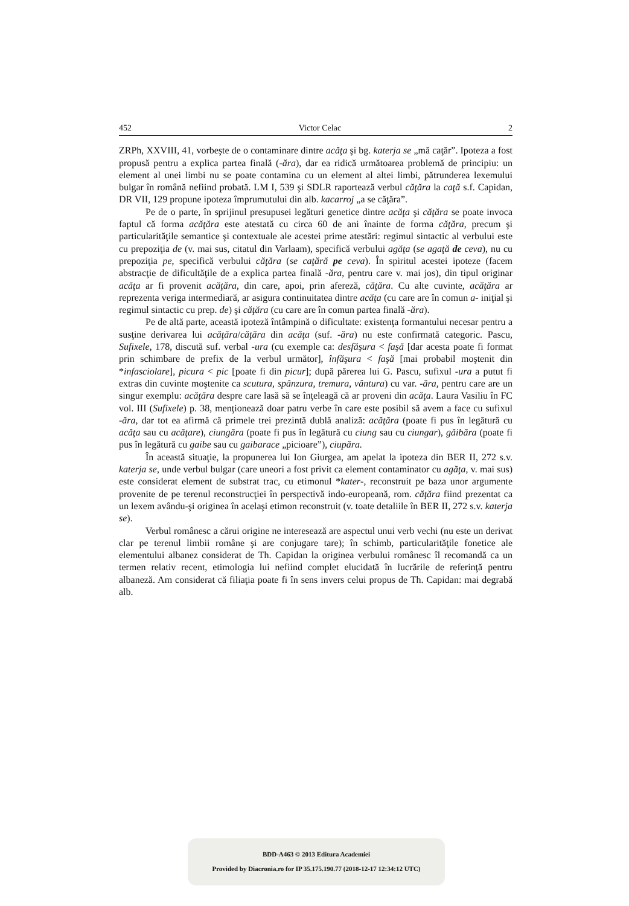452 Victor Celac 2
ZRPh, XXVIII, 41, vorbeşte de o contaminare dintre acăţa şi bg. katerja se „mă caţăr”. Ipoteza a fost propusă pentru a explica partea finală (-ăra), dar ea ridică următoarea problemă de principiu: un element al unei limbi nu se poate contamina cu un element al altei limbi, pătrunderea lexemului bulgar în română nefiind probată. LM I, 539 şi SDLR raportează verbul căţăra la caţă s.f. Capidan, DR VII, 129 propune ipoteza împrumutului din alb. kacarroj „a se căţăra”.
Pe de o parte, în sprijinul presupusei legături genetice dintre acăţa şi căţăra se poate invoca faptul că forma acăţăra este atestată cu circa 60 de ani înainte de forma căţăra, precum şi particularităţile semantice şi contextuale ale acestei prime atestări: regimul sintactic al verbului este cu prepoziţia de (v. mai sus, citatul din Varlaam), specifică verbului agăţa (se agaţă de ceva), nu cu prepoziţia pe, specifică verbului căţăra (se caţără pe ceva). În spiritul acestei ipoteze (facem abstracţie de dificultăţile de a explica partea finală -ăra, pentru care v. mai jos), din tipul originar acăţa ar fi provenit acăţăra, din care, apoi, prin afereză, căţăra. Cu alte cuvinte, acăţăra ar reprezenta veriga intermediară, ar asigura continuitatea dintre acăţa (cu care are în comun a- iniţial şi regimul sintactic cu prep. de) şi căţăra (cu care are în comun partea finală -ăra).
Pe de altă parte, această ipoteză întâmpină o dificultate: existenţa formantului necesar pentru a susţine derivarea lui acăţăra/căţăra din acăţa (suf. -ăra) nu este confirmată categoric. Pascu, Sufixele, 178, discută suf. verbal -ura (cu exemple ca: desfăşura < faşă [dar acesta poate fi format prin schimbare de prefix de la verbul următor], înfăşura < faşă [mai probabil moştenit din *infasciolare], picura < pic [poate fi din picur]; după părerea lui G. Pascu, sufixul -ura a putut fi extras din cuvinte moştenite ca scutura, spânzura, tremura, vântura) cu var. -ăra, pentru care are un singur exemplu: acăţăra despre care lasă să se înţeleagă că ar proveni din acăţa. Laura Vasiliu în FC vol. III (Sufixele) p. 38, menţionează doar patru verbe în care este posibil să avem a face cu sufixul -ăra, dar tot ea afirmă că primele trei prezintă dublă analiză: acăţăra (poate fi pus în legătură cu acăţa sau cu acăţare), ciungăra (poate fi pus în legătură cu ciung sau cu ciungar), găibăra (poate fi pus în legătură cu gaibe sau cu gaibarace „picioare”), ciupăra.
În această situaţie, la propunerea lui Ion Giurgea, am apelat la ipoteza din BER II, 272 s.v. katerja se, unde verbul bulgar (care uneori a fost privit ca element contaminator cu agăţa, v. mai sus) este considerat element de substrat trac, cu etimonul *kater-, reconstruit pe baza unor argumente provenite de pe terenul reconstrucţiei în perspectivă indo-europeană, rom. căţăra fiind prezentat ca un lexem avându-şi originea în acelaşi etimon reconstruit (v. toate detaliile în BER II, 272 s.v. katerja se).
Verbul românesc a cărui origine ne interesează are aspectul unui verb vechi (nu este un derivat clar pe terenul limbii române şi are conjugare tare); în schimb, particularităţile fonetice ale elementului albanez considerat de Th. Capidan la originea verbului românesc îl recomandă ca un termen relativ recent, etimologia lui nefiind complet elucidată în lucrările de referinţă pentru albaneză. Am considerat că filiaţia poate fi în sens invers celui propus de Th. Capidan: mai degrabă alb.
BDD-A463 © 2013 Editura Academiei
Provided by Diacronia.ro for IP 35.175.190.77 (2018-12-17 12:34:12 UTC)